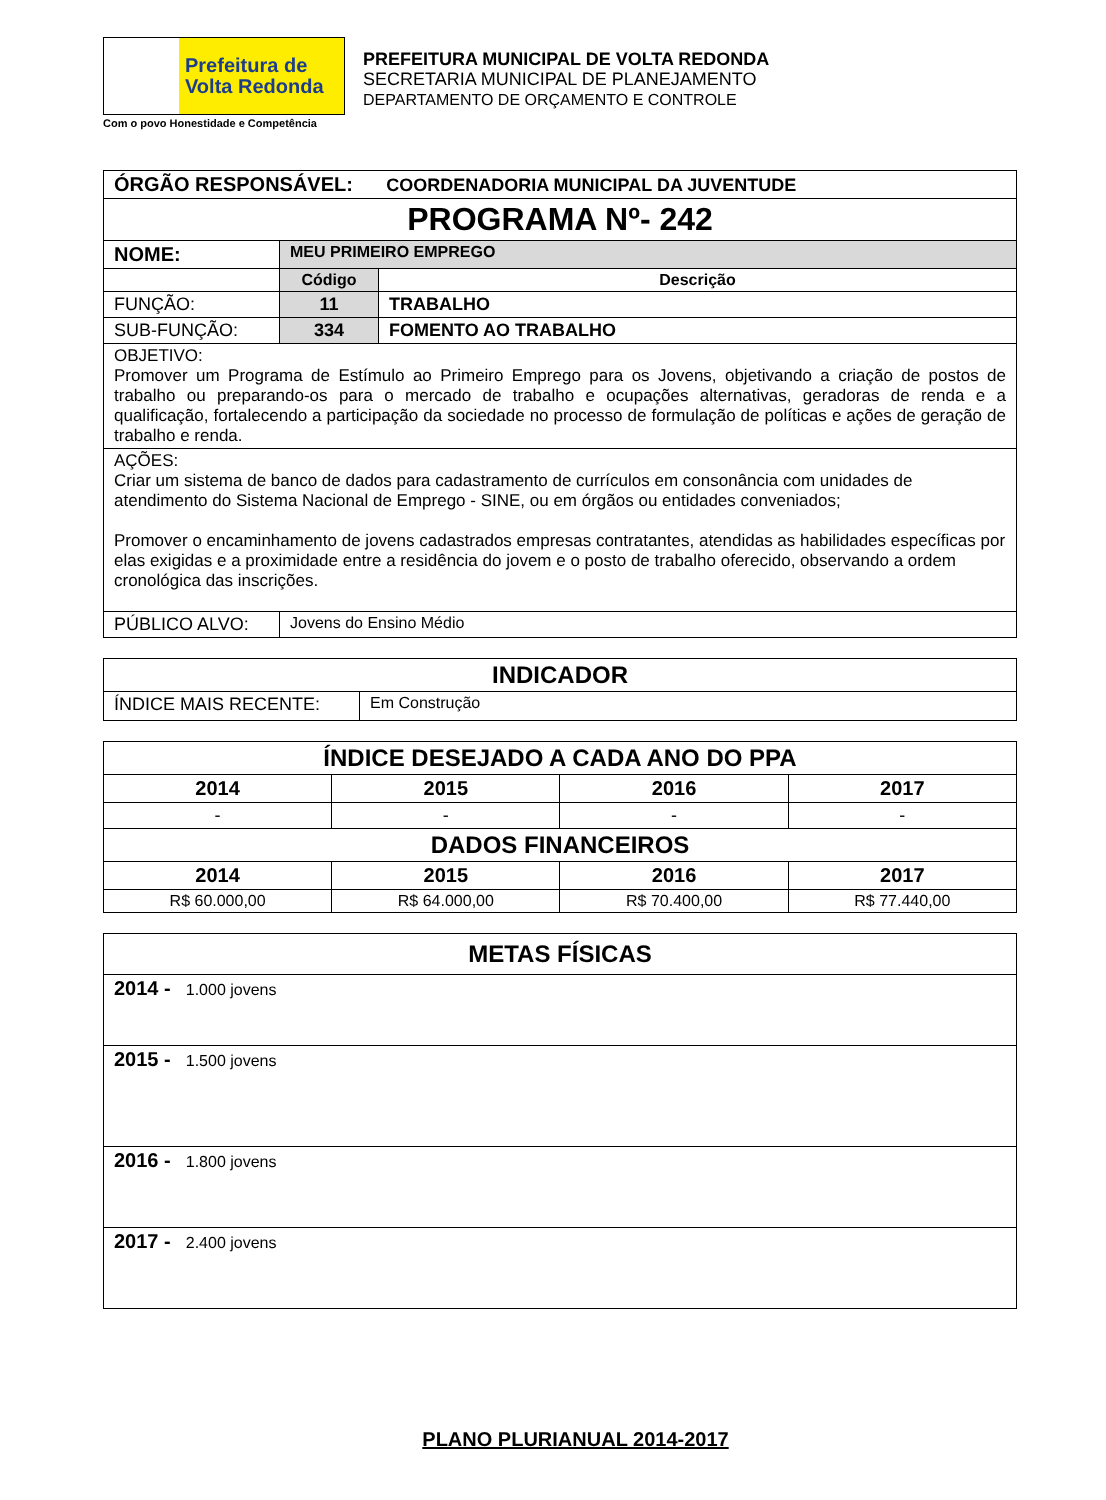Prefeitura de
Volta Redonda
Com o povo Honestidade e Competência
PREFEITURA MUNICIPAL DE VOLTA REDONDA
SECRETARIA MUNICIPAL DE PLANEJAMENTO
DEPARTAMENTO DE ORÇAMENTO E CONTROLE
| ÓRGÃO RESPONSÁVEL: COORDENADORIA MUNICIPAL DA JUVENTUDE | | |
| PROGRAMA Nº- 242 | | |
| NOME: | MEU PRIMEIRO EMPREGO | |
| | Código | Descrição |
| FUNÇÃO: | 11 | TRABALHO |
| SUB-FUNÇÃO: | 334 | FOMENTO AO TRABALHO |
| OBJETIVO: Promover um Programa de Estímulo ao Primeiro Emprego para os Jovens, objetivando a criação de postos de trabalho ou preparando-os para o mercado de trabalho e ocupações alternativas, geradoras de renda e a qualificação, fortalecendo a participação da sociedade no processo de formulação de políticas e ações de geração de trabalho e renda. | | |
| AÇÕES: Criar um sistema de banco de dados para cadastramento de currículos em consonância com unidades de atendimento do Sistema Nacional de Emprego - SINE, ou em órgãos ou entidades conveniados; Promover o encaminhamento de jovens cadastrados empresas contratantes, atendidas as habilidades específicas por elas exigidas e a proximidade entre a residência do jovem e o posto de trabalho oferecido, observando a ordem cronológica das inscrições. | | |
| PÚBLICO ALVO: | Jovens do Ensino Médio | |
| INDICADOR | |
| ÍNDICE MAIS RECENTE: | Em Construção |
| ÍNDICE DESEJADO A CADA ANO DO PPA | | | |
| 2014 | 2015 | 2016 | 2017 |
| - | - | - | - |
| DADOS FINANCEIROS | | | |
| 2014 | 2015 | 2016 | 2017 |
| R$ 60.000,00 | R$ 64.000,00 | R$ 70.400,00 | R$ 77.440,00 |
| METAS FÍSICAS |
| 2014 - 1.000 jovens |
| 2015 - 1.500 jovens |
| 2016 - 1.800 jovens |
| 2017 - 2.400 jovens |
PLANO PLURIANUAL 2014-2017